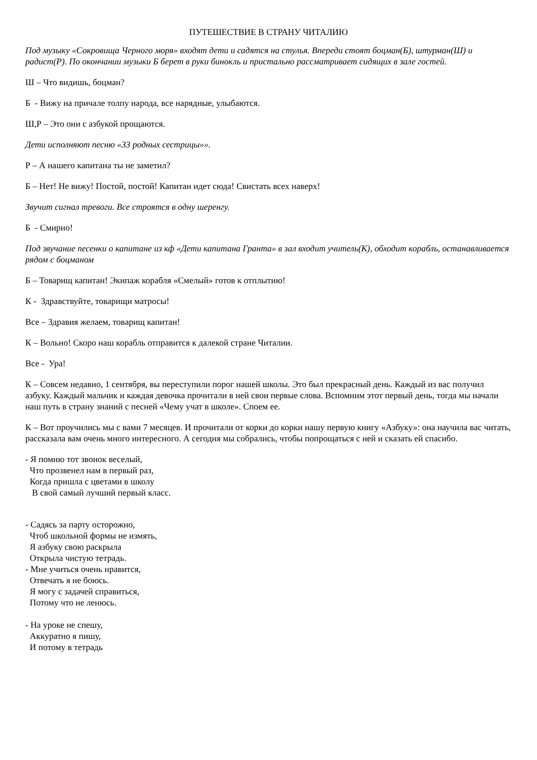ПУТЕШЕСТВИЕ В СТРАНУ ЧИТАЛИЮ
Под музыку «Сокровища Черного моря» входят дети и садятся на стулья. Впереди стоят боцман(Б), штурман(Ш) и радист(Р). По окончании музыки Б берет в руки бинокль и пристально рассматривает сидящих в зале гостей.
Ш – Что видишь, боцман?
Б - Вижу на причале толпу народа, все нарядные, улыбаются.
Ш,Р – Это они с азбукой прощаются.
Дети исполняют песню «33 родных сестрицы»».
Р – А нашего капитана ты не заметил?
Б – Нет! Не вижу! Постой, постой! Капитан идет сюда! Свистать всех наверх!
Звучит сигнал тревоги. Все строятся в одну шеренгу.
Б - Смирно!
Под звучание песенки о капитане из кф «Дети капитана Гранта» в зал входит учитель(К), обходит корабль, останавливается рядом с боцманом
Б – Товарищ капитан! Экипаж корабля «Смелый» готов к отплытию!
К - Здравствуйте, товарищи матросы!
Все – Здравия желаем, товарищ капитан!
К – Вольно! Скоро наш корабль отправится к далекой стране Читалии.
Все - Ура!
К – Совсем недавно, 1 сентября, вы переступили порог нашей школы. Это был прекрасный день. Каждый из вас получил азбуку. Каждый мальчик и каждая девочка прочитали в ней свои первые слова. Вспомним этот первый день, тогда мы начали наш путь в страну знаний с песней «Чему учат в школе». Споем ее.
К – Вот проучились мы с вами 7 месяцев. И прочитали от корки до корки нашу первую книгу «Азбуку»: она научила вас читать, рассказала вам очень много интересного. А сегодня мы собрались, чтобы попрощаться с ней и сказать ей спасибо.
- Я помню тот звонок веселый, Что прозвенел нам в первый раз, Когда пришла с цветами в школу В свой самый лучший первый класс.
- Садясь за парту осторожно, Чтоб школьной формы не измять, Я азбуку свою раскрыла Открыла чистую тетрадь. - Мне учиться очень нравится, Отвечать я не боюсь. Я могу с задачей справиться, Потому что не ленюсь. - На уроке не спешу, Аккуратно я пишу, И потому в тетрадь